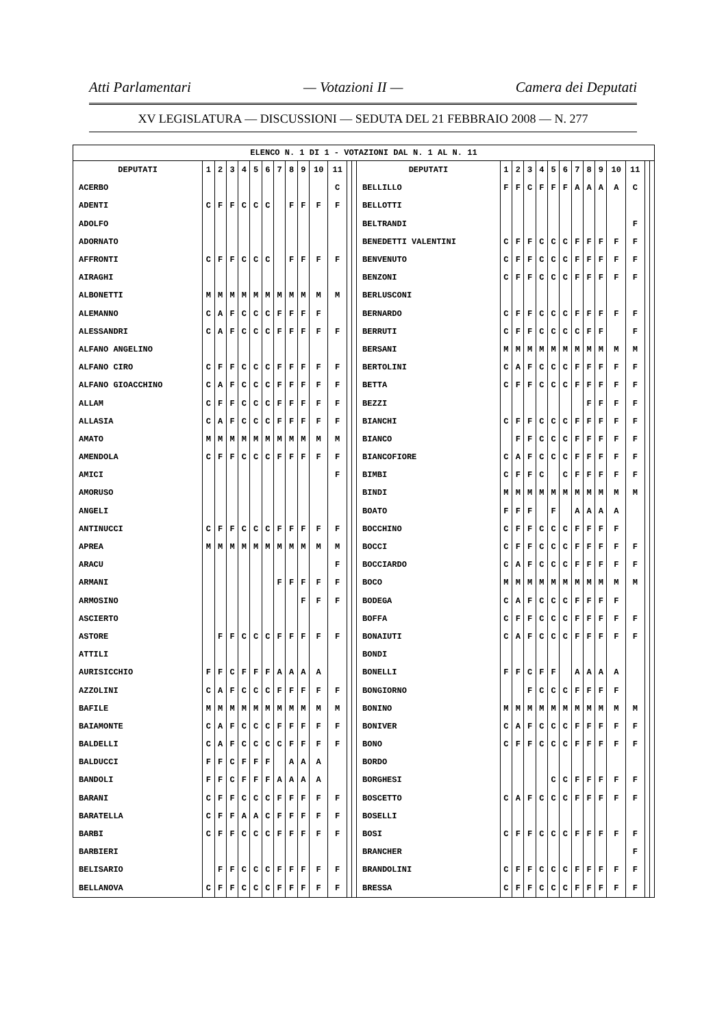Atti Parlamentari — Votazioni II — Camera dei Deputati
XV LEGISLATURA — DISCUSSIONI — SEDUTA DEL 21 FEBBRAIO 2008 — N. 277
| ELENCO N. 1 DI 1 - VOTAZIONI DAL N. 1 AL N. 11 | | | | | | | | | | | | | | | | | | | | | | | | | | | |
| DEPUTATI | 1 | 2 | 3 | 4 | 5 | 6 | 7 | 8 | 9 | 10 | 11 | | | DEPUTATI | 1 | 2 | 3 | 4 | 5 | 6 | 7 | 8 | 9 | 10 | 11 | | |
| ACERBO | | | | | | | | | | | C | | | BELLILLO | F | F | C | F | F | F | A | A | A | A | C | | |
| ADENTI | C | F | F | C | C | C | | F | F | F | F | | | BELLOTTI | | | | | | | | | | | | | |
| ADOLFO | | | | | | | | | | | | | | BELTRANDI | | | | | | | | | | | F | | |
| ADORNATO | | | | | | | | | | | | | | BENEDETTI VALENTINI | C | F | F | C | C | C | F | F | F | F | F | | |
| AFFRONTI | C | F | F | C | C | C | | F | F | F | F | | | BENVENUTO | C | F | F | C | C | C | F | F | F | F | F | | |
| AIRAGHI | | | | | | | | | | | | | | BENZONI | C | F | F | C | C | C | F | F | F | F | F | | |
| ALBONETTI | M | M | M | M | M | M | M | M | M | M | M | | | BERLUSCONI | | | | | | | | | | | | | |
| ALEMANNO | C | A | F | C | C | C | F | F | F | F | | | | BERNARDO | C | F | F | C | C | C | F | F | F | F | F | | |
| ALESSANDRI | C | A | F | C | C | C | F | F | F | F | F | | | BERRUTI | C | F | F | C | C | C | C | F | F | | F | | |
| ALFANO ANGELINO | | | | | | | | | | | | | | BERSANI | M | M | M | M | M | M | M | M | M | M | M | | |
| ALFANO CIRO | C | F | F | C | C | C | F | F | F | F | F | | | BERTOLINI | C | A | F | C | C | C | F | F | F | F | F | | |
| ALFANO GIOACCHINO | C | A | F | C | C | C | F | F | F | F | F | | | BETTA | C | F | F | C | C | C | F | F | F | F | F | | |
| ALLAM | C | F | F | C | C | C | F | F | F | F | F | | | BEZZI | | | | | | | | F | F | F | F | | |
| ALLASIA | C | A | F | C | C | C | F | F | F | F | F | | | BIANCHI | C | F | F | C | C | C | F | F | F | F | F | | |
| AMATO | M | M | M | M | M | M | M | M | M | M | M | | | BIANCO | | F | F | C | C | C | F | F | F | F | F | | |
| AMENDOLA | C | F | F | C | C | C | F | F | F | F | F | | | BIANCOFIORE | C | A | F | C | C | C | F | F | F | F | F | | |
| AMICI | | | | | | | | | | | F | | | BIMBI | C | F | F | C | | C | F | F | F | F | F | | |
| AMORUSO | | | | | | | | | | | | | | BINDI | M | M | M | M | M | M | M | M | M | M | M | | |
| ANGELI | | | | | | | | | | | | | | BOATO | F | F | F | | F | | A | A | A | A | | | |
| ANTINUCCI | C | F | F | C | C | C | F | F | F | F | F | | | BOCCHINO | C | F | F | C | C | C | F | F | F | F | | | |
| APREA | M | M | M | M | M | M | M | M | M | M | M | | | BOCCI | C | F | F | C | C | C | F | F | F | F | F | | |
| ARACU | | | | | | | | | | | F | | | BOCCIARDO | C | A | F | C | C | C | F | F | F | F | F | | |
| ARMANI | | | | | | | F | F | F | F | F | | | BOCO | M | M | M | M | M | M | M | M | M | M | M | | |
| ARMOSINO | | | | | | | | | F | F | F | | | BODEGA | C | A | F | C | C | C | F | F | F | F | | | |
| ASCIERTO | | | | | | | | | | | | | | BOFFA | C | F | F | C | C | C | F | F | F | F | F | | |
| ASTORE | | F | F | C | C | C | F | F | F | F | F | | | BONAIUTI | C | A | F | C | C | C | F | F | F | F | F | | |
| ATTILI | | | | | | | | | | | | | | BONDI | | | | | | | | | | | | | |
| AURISICCHIO | F | F | C | F | F | F | A | A | A | A | | | | BONELLI | F | F | C | F | F | | A | A | A | A | | | |
| AZZOLINI | C | A | F | C | C | C | F | F | F | F | F | | | BONGIORNO | | | F | C | C | C | F | F | F | F | | | |
| BAFILE | M | M | M | M | M | M | M | M | M | M | M | | | BONINO | M | M | M | M | M | M | M | M | M | M | M | | |
| BAIAMONTE | C | A | F | C | C | C | F | F | F | F | F | | | BONIVER | C | A | F | C | C | C | F | F | F | F | F | | |
| BALDELLI | C | A | F | C | C | C | C | F | F | F | F | | | BONO | C | F | F | C | C | C | F | F | F | F | F | | |
| BALDUCCI | F | F | C | F | F | F | | A | A | A | | | | BORDO | | | | | | | | | | | | | |
| BANDOLI | F | F | C | F | F | F | A | A | A | A | | | | BORGHESI | | | | | C | C | F | F | F | F | F | | |
| BARANI | C | F | F | C | C | C | F | F | F | F | F | | | BOSCETTO | C | A | F | C | C | C | F | F | F | F | F | | |
| BARATELLA | C | F | F | A | A | C | F | F | F | F | F | | | BOSELLI | | | | | | | | | | | | | |
| BARBI | C | F | F | C | C | C | F | F | F | F | F | | | BOSI | C | F | F | C | C | C | F | F | F | F | F | | |
| BARBIERI | | | | | | | | | | | | | | BRANCHER | | | | | | | | | | | F | | |
| BELISARIO | | F | F | C | C | C | F | F | F | F | F | | | BRANDOLINI | C | F | F | C | C | C | F | F | F | F | F | | |
| BELLANOVA | C | F | F | C | C | C | F | F | F | F | F | | | BRESSA | C | F | F | C | C | C | F | F | F | F | F | | |